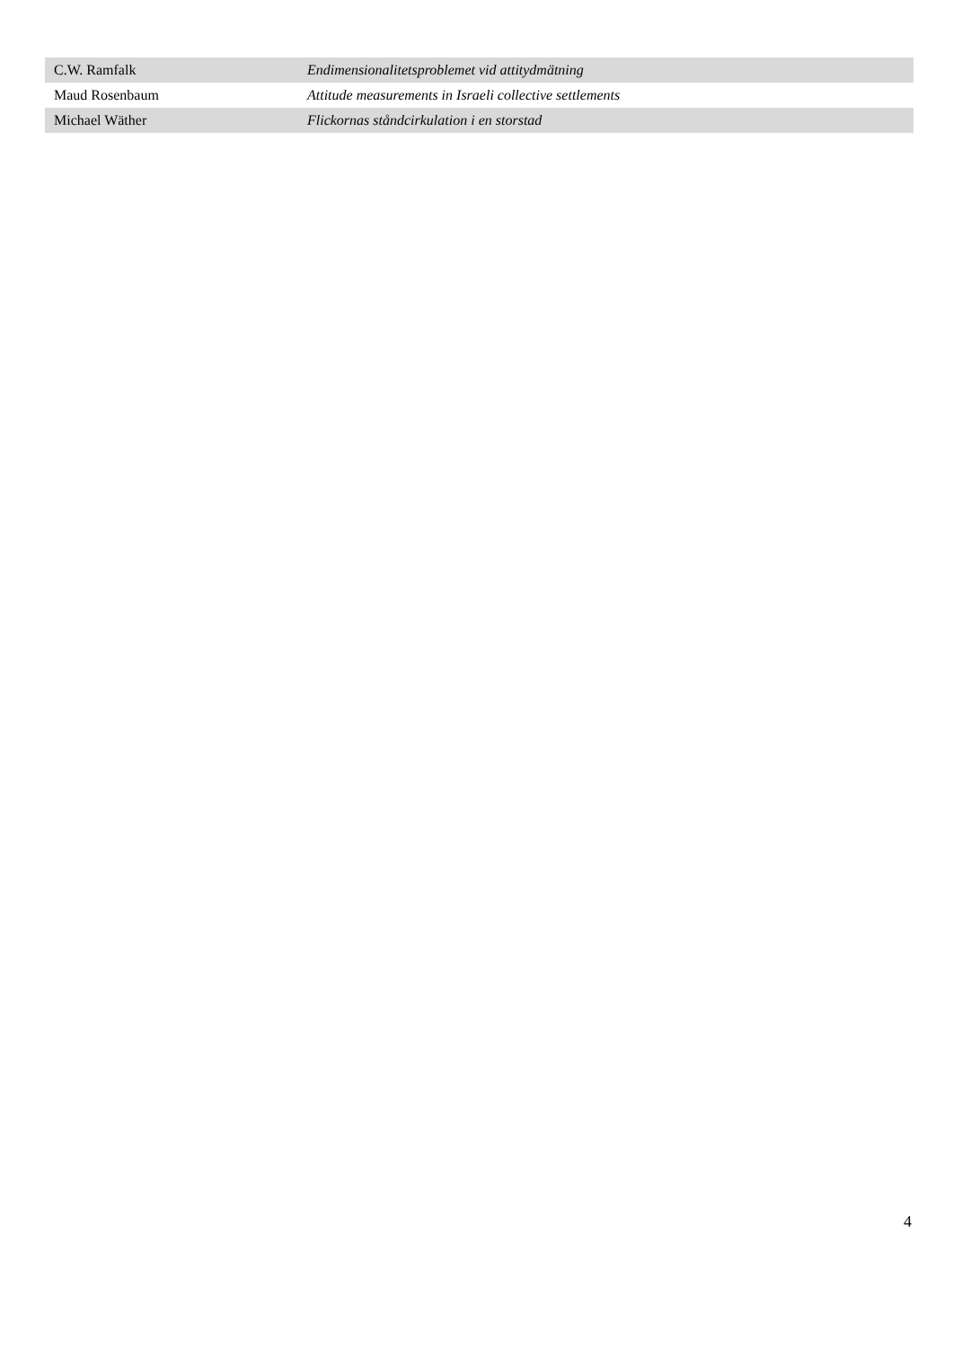| C.W. Ramfalk | Endimensionalitetsproblemet vid attitydmätning |
| Maud Rosenbaum | Attitude measurements in Israeli collective settlements |
| Michael Wäther | Flickornas ståndcirkulation i en storstad |
4